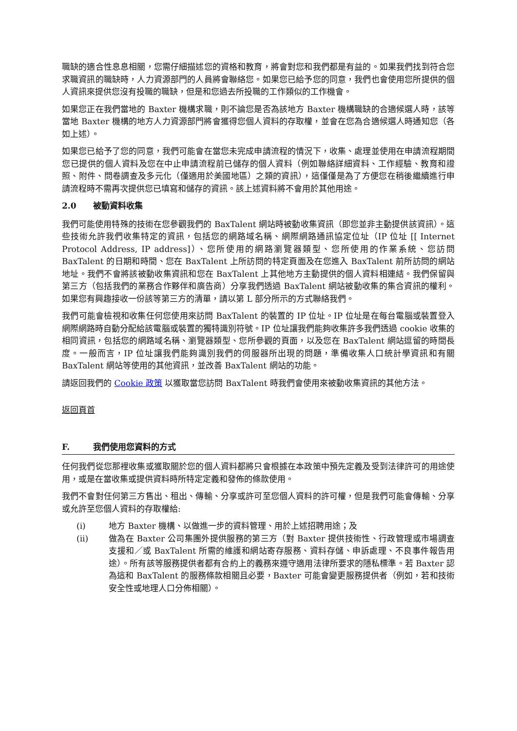職缺的適合性息息相關，您需仔細描述您的資格和教育，將會對您和我們都是有益的。如果我們找到符合您求職資訊的職缺時，人力資源部門的人員將會聯絡您。如果您已給予您的同意，我們也會使用您所提供的個人資訊來提供您沒有投職的職缺，但是和您過去所投職的工作類似的工作機會。
如果您正在我們當地的 Baxter 機構求職，則不論您是否為該地方 Baxter 機構職缺的合適候選人時，該等當地 Baxter 機構的地方人力資源部門將會獲得您個人資料的存取權，並會在您為合適候選人時通知您（各如上述）。
如果您已給予了您的同意，我們可能會在當您未完成申請流程的情況下，收集、處理並使用在申請流程期間您已提供的個人資料及您在中止申請流程前已儲存的個人資料（例如聯絡詳細資料、工作經驗、教育和證照、附件、問卷調查及多元化（僅適用於美國地區）之類的資訊），這僅僅是為了方便您在稍後繼續進行申請流程時不需再次提供您已填寫和儲存的資訊。該上述資料將不會用於其他用途。
2.0 被動資料收集
我們可能使用特殊的技術在您參觀我們的 BaxTalent 網站時被動收集資訊（即您並非主動提供該資訊）。這些技術允許我們收集特定的資訊，包括您的網路域名稱、網際網路通訊協定位址（IP 位址 [[ Internet Protocol Address, IP address]）、您所使用的網路瀏覽器類型、您所使用的作業系統、您訪問 BaxTalent 的日期和時間、您在 BaxTalent 上所訪問的特定頁面及在您進入 BaxTalent 前所訪問的網站地址。我們不會將該被動收集資訊和您在 BaxTalent 上其他地方主動提供的個人資料相連結。我們保留與第三方（包括我們的業務合作夥伴和廣告商）分享我們透過 BaxTalent 網站被動收集的集合資訊的權利。如果您有興趣接收一份該等第三方的清單，請以第 L 部分所示的方式聯絡我們。
我們可能會檢視和收集任何您使用來訪問 BaxTalent 的裝置的 IP 位址。IP 位址是在每台電腦或裝置登入網際網路時自動分配給該電腦或裝置的獨特識別符號。IP 位址讓我們能夠收集許多我們透過 cookie 收集的相同資訊，包括您的網路域名稱、瀏覽器類型、您所參觀的頁面，以及您在 BaxTalent 網站逗留的時間長度。一般而言，IP 位址讓我們能夠識別我們的伺服器所出現的問題，準備收集人口統計學資訊和有關 BaxTalent 網站等使用的其他資訊，並改善 BaxTalent 網站的功能。
請返回我們的 Cookie 政策 以獲取當您訪問 BaxTalent 時我們會使用來被動收集資訊的其他方法。
返回頁首
F. 我們使用您資料的方式
任何我們從您那裡收集或獲取關於您的個人資料都將只會根據在本政策中預先定義及受到法律許可的用途使用，或是在當收集或提供資料時所特定定義和發佈的條款使用。
我們不會對任何第三方售出、租出、傳輸、分享或許可至您個人資料的許可權，但是我們可能會傳輸、分享或允許至您個人資料的存取權給:
(i) 地方 Baxter 機構、以做進一步的資料管理、用於上述招聘用途；及
(ii) 做為在 Baxter 公司集團外提供服務的第三方（對 Baxter 提供技術性、行政管理或市場調查支援和／或 BaxTalent 所需的維護和網站寄存服務、資料存儲、申訴處理、不良事件報告用途）。所有該等服務提供者都有合約上的義務來遵守適用法律所要求的隱私標準。若 Baxter 認為這和 BaxTalent 的服務條款相關且必要，Baxter 可能會變更服務提供者（例如，若和技術安全性或地理人口分佈相關）。